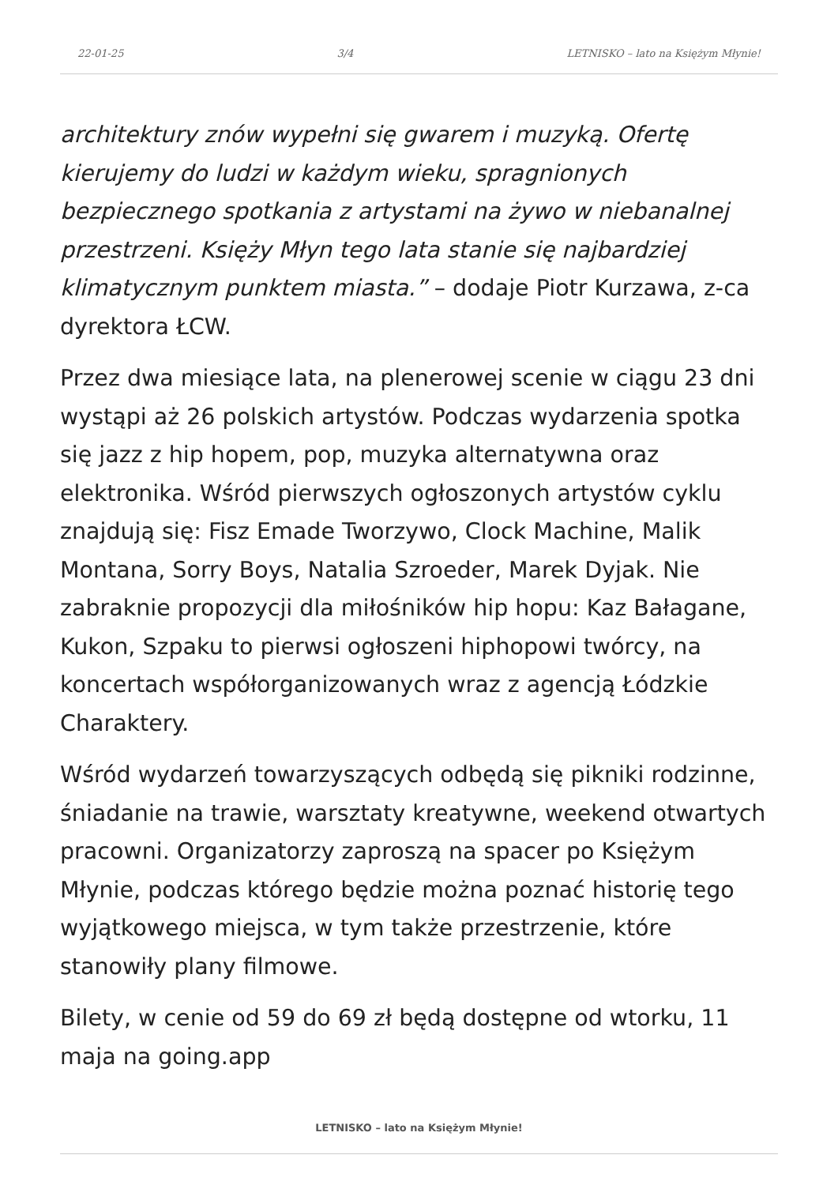22-01-25 3/4 LETNISKO – lato na Księżym Młynie!
architektury znów wypełni się gwarem i muzyką. Ofertę kierujemy do ludzi w każdym wieku, spragnionych bezpiecznego spotkania z artystami na żywo w niebanalnej przestrzeni. Księży Młyn tego lata stanie się najbardziej klimatycznym punktem miasta.” – dodaje Piotr Kurzawa, z-ca dyrektora ŁCW.
Przez dwa miesiące lata, na plenerowej scenie w ciągu 23 dni wystąpi aż 26 polskich artystów. Podczas wydarzenia spotka się jazz z hip hopem, pop, muzyka alternatywna oraz elektronika. Wśród pierwszych ogłoszonych artystów cyklu znajdują się: Fisz Emade Tworzywo, Clock Machine, Malik Montana, Sorry Boys, Natalia Szroeder, Marek Dyjak. Nie zabraknie propozycji dla miłośników hip hopu: Kaz Bałagane, Kukon, Szpaku to pierwsi ogłoszeni hiphopowi twórcy, na koncertach współorganizowanych wraz z agencją Łódzkie Charaktery.
Wśród wydarzeń towarzyszących odbędą się pikniki rodzinne, śniadanie na trawie, warsztaty kreatywne, weekend otwartych pracowni. Organizatorzy zaproszą na spacer po Księżym Młynie, podczas którego będzie można poznać historię tego wyjątkowego miejsca, w tym także przestrzenie, które stanowiły plany filmowe.
Bilety, w cenie od 59 do 69 zł będą dostępne od wtorku, 11 maja na going.app
LETNISKO – lato na Księżym Młynie!